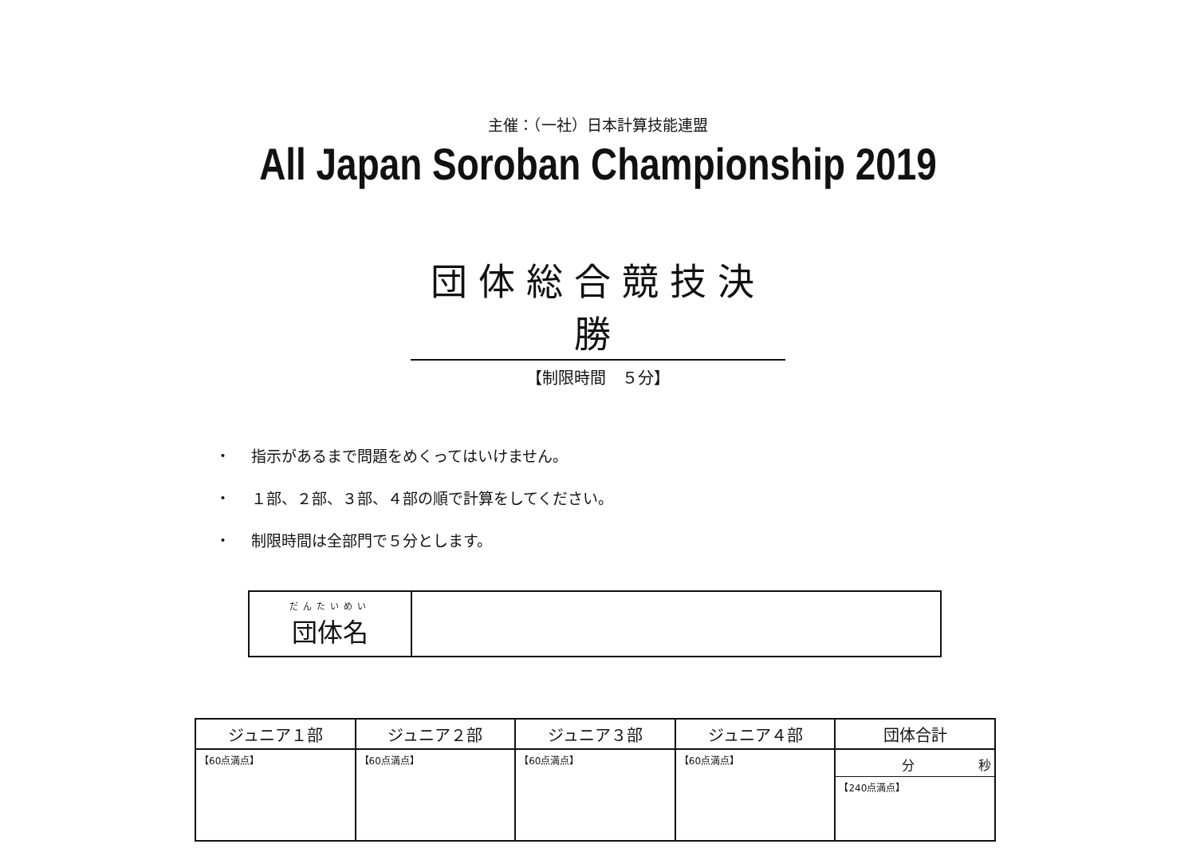主催：（一社）日本計算技能連盟
All Japan Soroban Championship 2019
団体総合競技決勝
【制限時間　５分】
・ 指示があるまで問題をめくってはいけません。
・ １部、２部、３部、４部の順で計算をしてください。
・ 制限時間は全部門で５分とします。
| だんたいめい 団体名 | |
| ジュニア１部 | ジュニア２部 | ジュニア３部 | ジュニア４部 | 団体合計 |
| --- | --- | --- | --- | --- |
| 【60点満点】 | 【60点満点】 | 【60点満点】 | 【60点満点】 | 分 秒 【240点満点】 |